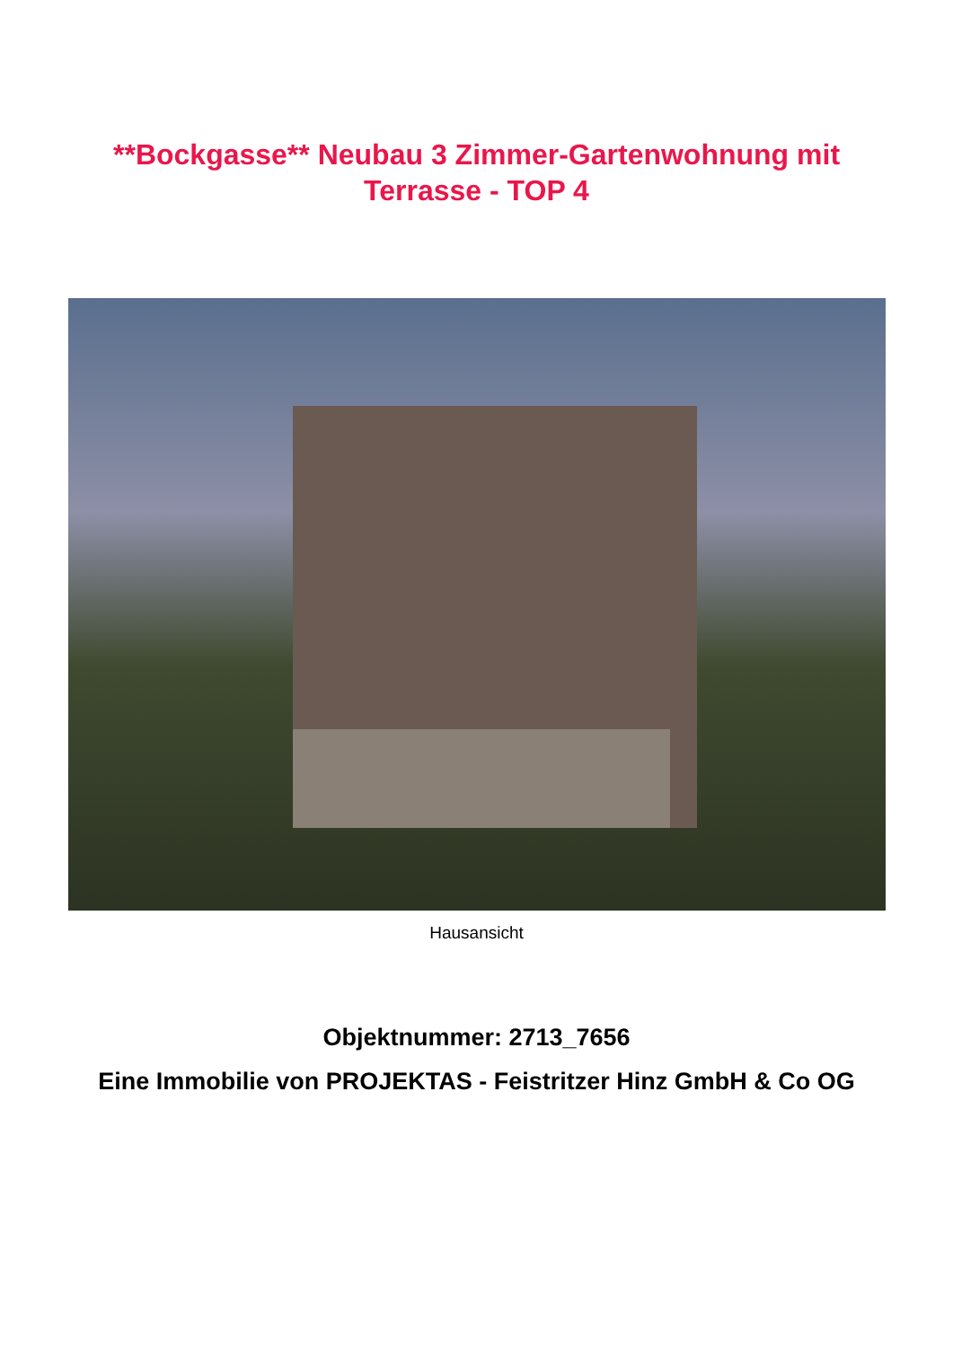**Bockgasse** Neubau 3 Zimmer-Gartenwohnung mit Terrasse - TOP 4
Hausansicht
Objektnummer: 2713_7656
Eine Immobilie von PROJEKTAS - Feistritzer Hinz GmbH & Co OG